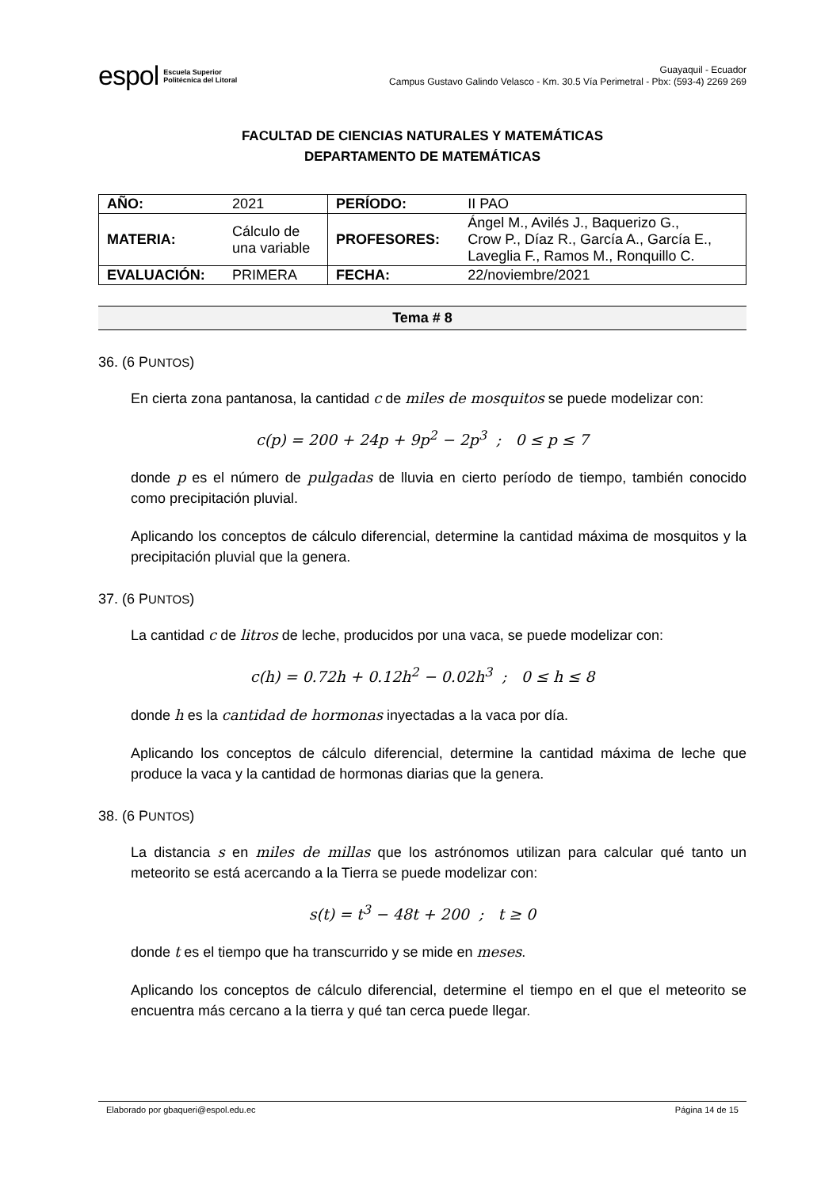espol Escuela Superior
Politécnica del Litoral
Guayaquil - Ecuador
Campus Gustavo Galindo Velasco - Km. 30.5 Vía Perimetral - Pbx: (593-4) 2269 269
FACULTAD DE CIENCIAS NATURALES Y MATEMÁTICAS
DEPARTAMENTO DE MATEMÁTICAS
| AÑO: | 2021 | PERÍODO: | II PAO |
| MATERIA: | Cálculo de una variable | PROFESORES: | Ángel M., Avilés J., Baquerizo G., Crow P., Díaz R., García A., García E., Laveglia F., Ramos M., Ronquillo C. |
| EVALUACIÓN: | PRIMERA | FECHA: | 22/noviembre/2021 |
Tema # 8
36. (6 PUNTOS)
En cierta zona pantanosa, la cantidad c de miles de mosquitos se puede modelizar con:
c(p) = 200 + 24p + 9p<sup>2</sup> − 2p<sup>3</sup> ; 0 ≤ p ≤ 7
donde p es el número de pulgadas de lluvia en cierto período de tiempo, también conocido como precipitación pluvial.
Aplicando los conceptos de cálculo diferencial, determine la cantidad máxima de mosquitos y la precipitación pluvial que la genera.
37. (6 PUNTOS)
La cantidad c de litros de leche, producidos por una vaca, se puede modelizar con:
c(h) = 0.72h + 0.12h<sup>2</sup> − 0.02h<sup>3</sup> ; 0 ≤ h ≤ 8
donde h es la cantidad de hormonas inyectadas a la vaca por día.
Aplicando los conceptos de cálculo diferencial, determine la cantidad máxima de leche que produce la vaca y la cantidad de hormonas diarias que la genera.
38. (6 PUNTOS)
La distancia s en miles de millas que los astrónomos utilizan para calcular qué tanto un meteorito se está acercando a la Tierra se puede modelizar con:
s(t) = t<sup>3</sup> − 48t + 200 ; t ≥ 0
donde t es el tiempo que ha transcurrido y se mide en meses.
Aplicando los conceptos de cálculo diferencial, determine el tiempo en el que el meteorito se encuentra más cercano a la tierra y qué tan cerca puede llegar.
Elaborado por gbaqueri@espol.edu.ec Página 14 de 15